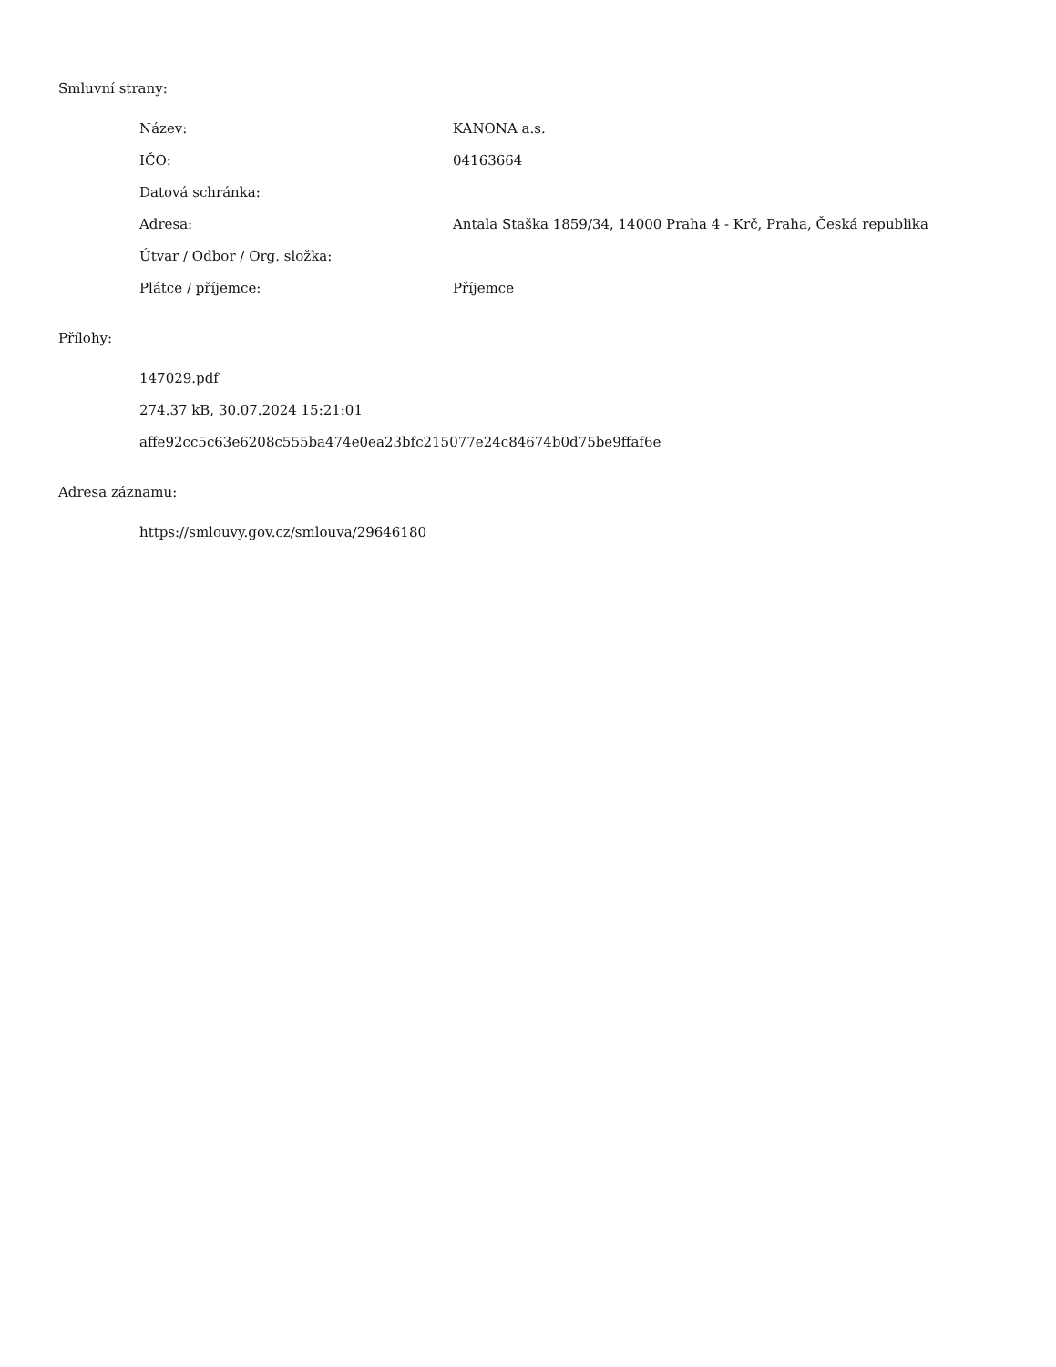Smluvní strany:
| Název: | KANONA a.s. |
| IČO: | 04163664 |
| Datová schránka: | |
| Adresa: | Antala Staška 1859/34, 14000 Praha 4 - Krč, Praha, Česká republika |
| Útvar / Odbor / Org. složka: | |
| Plátce / příjemce: | Příjemce |
Přílohy:
147029.pdf
274.37 kB, 30.07.2024 15:21:01
affe92cc5c63e6208c555ba474e0ea23bfc215077e24c84674b0d75be9ffaf6e
Adresa záznamu:
https://smlouvy.gov.cz/smlouva/29646180